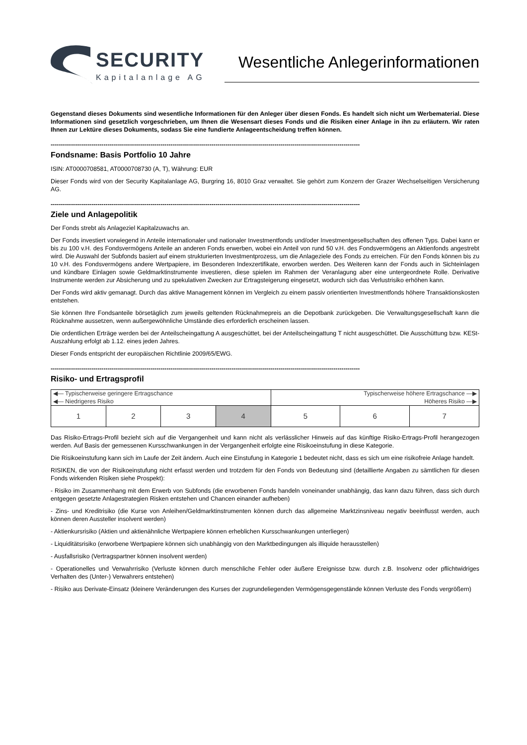SECURITY
Kapitalanlage AG
Wesentliche Anlegerinformationen
Gegenstand dieses Dokuments sind wesentliche Informationen für den Anleger über diesen Fonds. Es handelt sich nicht um Werbematerial. Diese Informationen sind gesetzlich vorgeschrieben, um Ihnen die Wesensart dieses Fonds und die Risiken einer Anlage in ihn zu erläutern. Wir raten Ihnen zur Lektüre dieses Dokuments, sodass Sie eine fundierte Anlageentscheidung treffen können.
--------------------------------------------------------------------------------------------------------------------------------------------------------
Fondsname: Basis Portfolio 10 Jahre
ISIN: AT0000708581, AT0000708730 (A, T), Währung: EUR
Dieser Fonds wird von der Security Kapitalanlage AG, Burgring 16, 8010 Graz verwaltet. Sie gehört zum Konzern der Grazer Wechselseitigen Versicherung AG.
--------------------------------------------------------------------------------------------------------------------------------------------------------
Ziele und Anlagepolitik
Der Fonds strebt als Anlageziel Kapitalzuwachs an.
Der Fonds investiert vorwiegend in Anteile internationaler und nationaler Investmentfonds und/oder Investmentgesellschaften des offenen Typs. Dabei kann er bis zu 100 v.H. des Fondsvermögens Anteile an anderen Fonds erwerben, wobei ein Anteil von rund 50 v.H. des Fondsvermögens an Aktienfonds angestrebt wird. Die Auswahl der Subfonds basiert auf einem strukturierten Investmentprozess, um die Anlageziele des Fonds zu erreichen. Für den Fonds können bis zu 10 v.H. des Fondsvermögens andere Wertpapiere, im Besonderen Indexzertifikate, erworben werden. Des Weiteren kann der Fonds auch in Sichteinlagen und kündbare Einlagen sowie Geldmarktinstrumente investieren, diese spielen im Rahmen der Veranlagung aber eine untergeordnete Rolle. Derivative Instrumente werden zur Absicherung und zu spekulativen Zwecken zur Ertragsteigerung eingesetzt, wodurch sich das Verlustrisiko erhöhen kann.
Der Fonds wird aktiv gemanagt. Durch das aktive Management können im Vergleich zu einem passiv orientierten Investmentfonds höhere Transaktionskosten entstehen.
Sie können Ihre Fondsanteile börsetäglich zum jeweils geltenden Rücknahmepreis an die Depotbank zurückgeben. Die Verwaltungsgesellschaft kann die Rücknahme aussetzen, wenn außergewöhnliche Umstände dies erforderlich erscheinen lassen.
Die ordentlichen Erträge werden bei der Anteilscheingattung A ausgeschüttet, bei der Anteilscheingattung T nicht ausgeschüttet. Die Ausschüttung bzw. KESt-Auszahlung erfolgt ab 1.12. eines jeden Jahres.
Dieser Fonds entspricht der europäischen Richtlinie 2009/65/EWG.
--------------------------------------------------------------------------------------------------------------------------------------------------------
Risiko- und Ertragsprofil
| ◀— Typischerweise geringere Ertragschance ◀— Niedrigeres Risiko | | | | Typischerweise höhere Ertragschance —▶ Höheres Risiko —▶ | | |
| 1 | 2 | 3 | 4 | 5 | 6 | 7 |
Das Risiko-Ertrags-Profil bezieht sich auf die Vergangenheit und kann nicht als verlässlicher Hinweis auf das künftige Risiko-Ertrags-Profil herangezogen werden. Auf Basis der gemessenen Kursschwankungen in der Vergangenheit erfolgte eine Risikoeinstufung in diese Kategorie.
Die Risikoeinstufung kann sich im Laufe der Zeit ändern. Auch eine Einstufung in Kategorie 1 bedeutet nicht, dass es sich um eine risikofreie Anlage handelt.
RISIKEN, die von der Risikoeinstufung nicht erfasst werden und trotzdem für den Fonds von Bedeutung sind (detaillierte Angaben zu sämtlichen für diesen Fonds wirkenden Risiken siehe Prospekt):
- Risiko im Zusammenhang mit dem Erwerb von Subfonds (die erworbenen Fonds handeln voneinander unabhängig, das kann dazu führen, dass sich durch entgegen gesetzte Anlagestrategien Risken entstehen und Chancen einander aufheben)
- Zins- und Kreditrisiko (die Kurse von Anleihen/Geldmarktinstrumenten können durch das allgemeine Marktzinsniveau negativ beeinflusst werden, auch können deren Aussteller insolvent werden)
- Aktienkursrisiko (Aktien und aktienähnliche Wertpapiere können erheblichen Kursschwankungen unterliegen)
- Liquiditätsrisiko (erworbene Wertpapiere können sich unabhängig von den Marktbedingungen als illiquide herausstellen)
- Ausfallsrisiko (Vertragspartner können insolvent werden)
- Operationelles und Verwahrrisiko (Verluste können durch menschliche Fehler oder äußere Ereignisse bzw. durch z.B. Insolvenz oder pflichtwidriges Verhalten des (Unter-) Verwahrers entstehen)
- Risiko aus Derivate-Einsatz (kleinere Veränderungen des Kurses der zugrundeliegenden Vermögensgegenstände können Verluste des Fonds vergrößern)